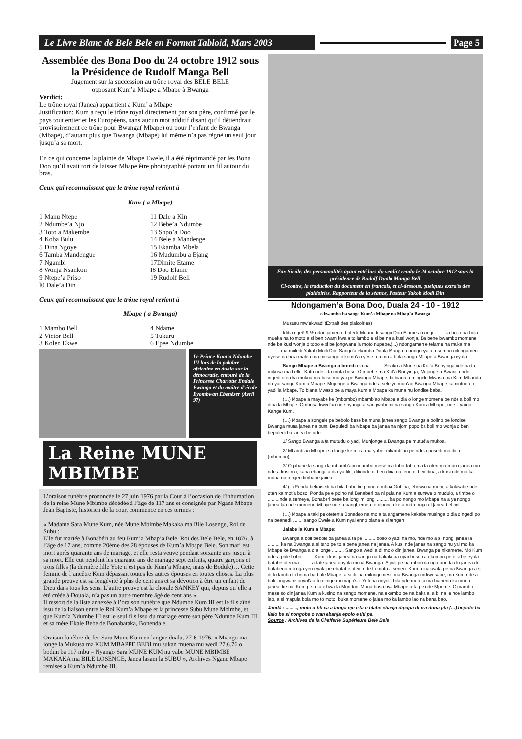Le Livre Blanc de Bele Bele en Format Tabloid, Mars 2003
Page 5
Assemblée des Bona Doo du 24 octobre 1912 sous la Présidence de Rudolf Manga Bell
Jugement sur la succession au trône royal des BELE BELE
opposant Kum’a Mbape a Mbape à Bwanga
Verdict:
Le trône royal (Janea) appartient a Kum’ a Mbape
Justification: Kum a reçu le trône royal directement par son père, confirmé par le pays tout entier et les Européens, sans aucun mot additif disant qu’il détiendrait provisoirement ce trône pour Bwanga( Mbape) ou pour l’enfant de Bwanga (Mbape), d’autant plus que Bwanga (Mbape) lui même n’a pas régné un seul jour jusqu’a sa mort.
En ce qui concerne la plainte de Mbape Ewele, il a été réprimandé par les Bona Doo qu’il avait tort de laisser Mbape être photographié portant un fil autour du bras.
Ceux qui reconnaissent que le trône royal revient à
Kum ( a Mbape)
1 Manu Ntepe
2 Ndumbe’a Njo
3 Toto a Makembe
4 Koba Bulu
5 Dina Ngoye
6 Tamba Mandengue
7 Ngambi
8 Wonja Nsankon
9 Ntepe’a Priso
l0 Dale’a Din
11 Dale a Kin
12 Bebe’a Ndumbe
13 Sopo’a Doo
14 Nele a Mandenge
15 Ekamba Mbela
16 Mudumbu a Ejang
17Dimite Etame
I8 Doo Elame
19 Rudolf Bell
Ceux qui reconnaissent que le trône royal revient à
Mbape ( a Bwanga)
1 Mambo Bell
2 Victor Bell
3 Kolen Ekwe
4 Ndame
5 Tukuru
6 Epee Ndumbe
Le Prince Kum’a Ndumbe III lors de la palabre africaine en duala sur la démocratie, entouré de la Princesse Charlotte Endale Bwanga et du maître d’école Eyombwan Ebenézer (Avril 97)
La Reine MUNE MBIMBE
L’oraison funèbre prononcée le 27 juin 1976 par la Cour à l’occasion de l’inhumation de la reine Mune Mbimbe décédée à l’âge de 117 ans et consignée par Ngane Mbape Jean Baptiste, historien de la cour, commence en ces termes :
« Madame Sara Mune Kum, née Mune Mbimbe Makaka ma Bile Losenge, Roi de Subu :
Elle fut mariée à Bonabéri au feu Kum’a Mbap’a Bele, Roi des Bele Bele, en 1876, à l’âge de 17 ans, comme 20ème des 28 épouses de Kum’a Mbape Bele. Son mari est mort après quarante ans de mariage, et elle resta veuve pendant soixante ans jusqu’à sa mort. Elle eut pendant les quarante ans de mariage sept enfants, quatre garçons et trois filles (la dernière fille Yote n’est pas de Kum’a Mbape, mais de Bodule)… Cette femme de l’ancêtre Kum dépassait toutes les autres épouses en toutes choses. La plus grande preuve est sa longévité à plus de cent ans et sa dévotion à être un enfant de Dieu dans tous les sens. L’autre preuve est la chorale SANKEY qui, depuis qu’elle a été créée à Douala, n’a pas un autre membre âgé de cent ans »
Il ressort de la liste annexée à l’oraison funèbre que Ndumbe Kum III est le fils aîné issu de la liaison entre le Roi Kum’a Mbape et la princesse Subu Mune Mbimbe, et que Kum’a Ndumbe III est le seul fils issu du mariage entre son père Ndumbe Kum III et sa mère Ekale Bebe de Bonabataka, Bonendale.
Oraison funèbre de feu Sara Mune Kum en langue duala, 27-6-1976, « Miango ma longe la Mukusa ma KUM MBAPPE BEDI mu sukan muena mu wedi 27.6.76 o bodun ba 117 mbu – Nyango Sara MUNE KUM nu yabe MUNE MBIMBE MAKAKA ma BILE LOSENGE, Janea lasam la SUBU », Archives Ngane Mbape remises à Kum’a Ndumbe III.
Fax Simile, des personnalités ayant voté lors du verdict rendu le 24 octobre 1912 sous la présidence de Rudolf Duala Manga Bell
Ci-contre, la traduction du document en francais, et ci-dessous, quelques extraits des plaidoiries. Rapporteur de la séance, Pasteur Yakob Modi Din
Ndongamen’a Bona Doo, Duala 24 - 10 - 1912
o bwambo ba sango Kum’a Mbape na Mbap’a Bwanga
Mususu mw’ekwadi (Extrait des plaidoiries)
Idiba ngeñ 9 ½ ndongamen e botedi. Muanedi sango Doo Elame a nongi......... la boso na bola mueka na to moto a si ben bwam kwala to lambo e si be na a kusi wonja. Ba bene bwambo momene nde ba kusi wonja o topo e si be jongwane la moto nupepe.(...) ndongamen e telame na muka ma ......... ma muledi Yakob Modi Din. Sango’a ekombo Duala Manga a nongi eyala a somno ndongamen nyese na bola malea ma musango o’komb’ao yese, na mo a bola sango Mbape a Bwanga eyala
Sango Mbape a Bwanga a botedi mo na ......... Sisako a Mune na Kot’a Bonyinga nde ba ta mikusa ma belle. Koto nde a ta muta boso. O muebe ma Kot’a Bonyinga, Mujonge a Bwanga nde ingedi oten ka mukoa ma boso mu yai pe Bwanga Mbape, to biana a mingele Mwaso ma Kum Mbondo nu yai sango Kum a Mbape. Mujonge a Bwanga nde a sele ye mun’ao Bwanga Mbape ka mutudu o yadi la Mbape. To biana Mwaso pe a maya Kum a Mbape ka muna nu londise baba.
(…) Mbape a mayabe ke (mbombo) mbamb’ao Mbape a dia o longe momene pe nde a boli mo dina la Mbape. Ombusa kwed’ao nde nyango a sangwabeno na sango Kum a Mbape, nde a yaino Kange Kum.
(…) Mbape a songele pe bebolo bese ba muna janea sango Bwanga a bolino be londise Bwanga muna janea na pum. Bepuledi ba Mbape ba janea na njom popo ba boli mo wonja o ben bepuledi ba janea be nde:
1/ Sango Bwanga a ta mutudu o yadi, Munjonge a Bwanga pe mutud’a mukoa.
2/ Mbamb’ao Mbape e o longe ke mo a má-yabe, mbamb’ao pe nde a posedi mo dina (mbombo).
3/ O jabane la sango la mbamb’abu mambo mese ma tobo-tobo ma ta oten ma muna janea mo nde a kusi mo, kana ebongo a dia ya tiki, dibonde di ben dina na jene di ben dina, a kusi nde mo ka muna nu tengen timbane janea.
4/ (..) Ponda bekaisedi ba bila babu be poino o mboa Gobina, ebowa na moni, a kokisabe nde oten ka mot’a boso. Ponda pe e poino ná Bonaberi ba ni pula na Kum a sumwe o mudulo, a timbe o .........nde a semeye, Bonaberi bese ba longi milongi ......... ba po nongo mo Mbape na a ye nongo janea lao nde momene Mbape nde a bangi, emea te niponda ke a má-nongo di janea bei bei.
(…) Mbape a taki pe oteten‘a Bonadoo na mo a ta angamene kakabe musinga o dia o ngedi po na beanedi......... sango Ewele a Kum nyai enno biana e si tengen
Jalabe la Kum a Mbape:
Bwanga a boli bebolo ba janea a ta pe ......... boso o yadi na mo, nde mo a si nongi janea la ......... ka na Bwanga a si tano pe to a bene janea na janea. A kusi nde janea na sango nu yai mo ka Mbape ke Bwanga a dia longe ......... Sango a wedi a di mo o din janea, Bwanga pe nikamene. Mo Kum nde a pule babo .........Kum a kusi janea na sango na bakala ba nyai bese na ekombo pe e si be eyala batabe oten na......... a tate janea onyola muna Bwanga. A puli pe na mboñ na nga ponda din janea di bolabeno mo nga yen eyala pe ebatabe oten, nde to moto a senen. Kum a makwala pe na Bwanga a si di to lambo to bema ba bale Mbape, a si di, na milongi mese ma Bwanga mi kwesabe, mo Kum nde a boli jongwane onyol’ao to denge mi mapo’su. Yetena onyola bila nde moto a ma bianeno ka muna janea, ke mo Kum pe a ta o bwa la Mondon. Muna boso nya Mbape a ta pe nde Mpome. O mambo mese so din janea Kum a kusino na sango momene, na ekombo pe na bakala, a bi na le nde lambo lao, a si mapula bola mo to moto, buka momene o jalea mo ka lambo lao na bana bao.
Jàndá : ........., moto a titi na a langa nje e ta e tilabe ebanja dipapa di ma duna jita (…) bepolo ba ilalo be si nongobe o wan ebanja epolo e titi pe.
Source : Archives de la Chefferie Supérieure Bele Bele